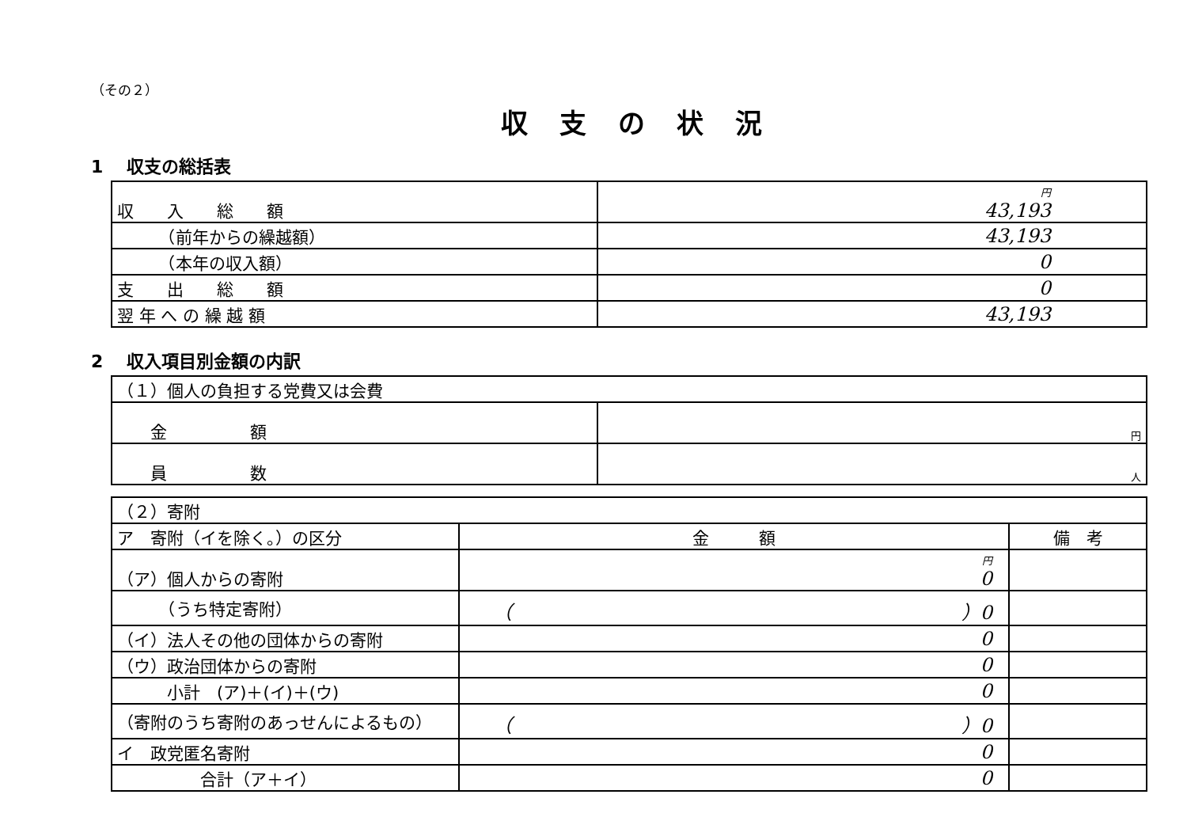（その２）
収支の状況
1　 収支の総括表
| 収 入 総 額 | 円 43,193 |
| （前年からの繰越額） | 43,193 |
| （本年の収入額） | 0 |
| 支 出 総 額 | 0 |
| 翌 年 へ の 繰 越 額 | 43,193 |
2　 収入項目別金額の内訳
| （１）個人の負担する党費又は会費 | |
| 金 額 | 円 |
| 員 数 | 人 |
| （２）寄附 | | |
| ア 寄附（イを除く。）の区分 | 金 額 | 備 考 |
| （ア）個人からの寄附 | 円 0 | |
| （うち特定寄附） | （ ）0 | |
| （イ）法人その他の団体からの寄附 | 0 | |
| （ウ）政治団体からの寄附 | 0 | |
| 小計 (ア)＋(イ)＋(ウ) | 0 | |
| （寄附のうち寄附のあっせんによるもの） | （ ）0 | |
| イ 政党匿名寄附 | 0 | |
| 合計（ア＋イ） | 0 | |